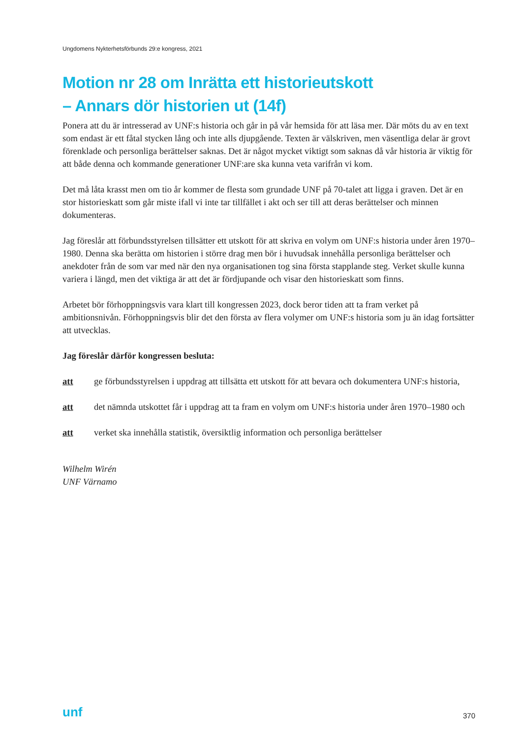Ungdomens Nykterhetsförbunds 29:e kongress, 2021
Motion nr 28 om Inrätta ett historieutskott
– Annars dör historien ut (14f)
Ponera att du är intresserad av UNF:s historia och går in på vår hemsida för att läsa mer. Där möts du av en text som endast är ett fåtal stycken lång och inte alls djupgående. Texten är välskriven, men väsentliga delar är grovt förenklade och personliga berättelser saknas. Det är något mycket viktigt som saknas då vår historia är viktig för att både denna och kommande generationer UNF:are ska kunna veta varifrån vi kom.
Det må låta krasst men om tio år kommer de flesta som grundade UNF på 70-talet att ligga i graven. Det är en stor historieskatt som går miste ifall vi inte tar tillfället i akt och ser till att deras berättelser och minnen dokumenteras.
Jag föreslår att förbundsstyrelsen tillsätter ett utskott för att skriva en volym om UNF:s historia under åren 1970–1980. Denna ska berätta om historien i större drag men bör i huvudsak innehålla personliga berättelser och anekdoter från de som var med när den nya organisationen tog sina första stapplande steg. Verket skulle kunna variera i längd, men det viktiga är att det är fördjupande och visar den historieskatt som finns.
Arbetet bör förhoppningsvis vara klart till kongressen 2023, dock beror tiden att ta fram verket på ambitionsnivån. Förhoppningsvis blir det den första av flera volymer om UNF:s historia som ju än idag fortsätter att utvecklas.
Jag föreslår därför kongressen besluta:
att ge förbundsstyrelsen i uppdrag att tillsätta ett utskott för att bevara och dokumentera UNF:s historia,
att det nämnda utskottet får i uppdrag att ta fram en volym om UNF:s historia under åren 1970–1980 och
att verket ska innehålla statistik, översiktlig information och personliga berättelser
Wilhelm Wirén
UNF Värnamo
unf 370